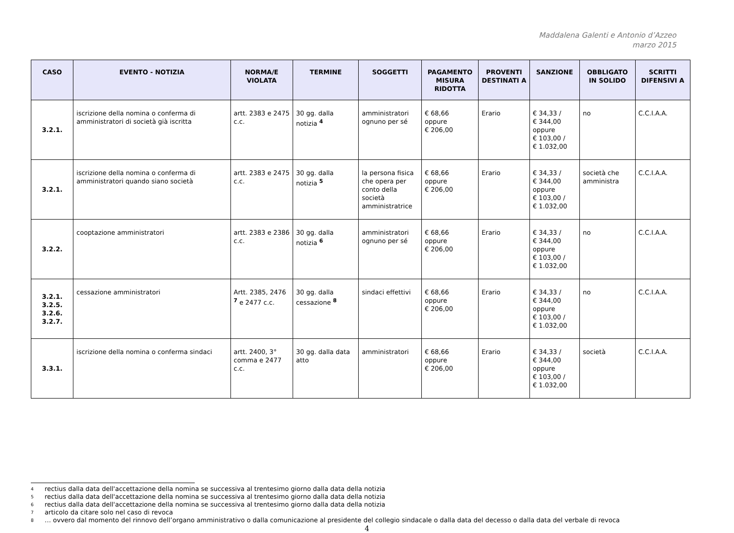Maddalena Galenti e Antonio d’Azzeo
marzo 2015
| CASO | EVENTO - NOTIZIA | NORMA/E VIOLATA | TERMINE | SOGGETTI | PAGAMENTO MISURA RIDOTTA | PROVENTI DESTINATI A | SANZIONE | OBBLIGATO IN SOLIDO | SCRITTI DIFENSIVI A |
| --- | --- | --- | --- | --- | --- | --- | --- | --- | --- |
| 3.2.1. | iscrizione della nomina o conferma di amministratori di società già iscritta | artt. 2383 e 2475 c.c. | 30 gg. dalla notizia <sup>4</sup> | amministratori ognuno per sé | € 68,66 oppure € 206,00 | Erario | € 34,33 / € 344,00 oppure € 103,00 / € 1.032,00 | no | C.C.I.A.A. |
| 3.2.1. | iscrizione della nomina o conferma di amministratori quando siano società | artt. 2383 e 2475 c.c. | 30 gg. dalla notizia <sup>5</sup> | la persona fisica che opera per conto della società amministratrice | € 68,66 oppure € 206,00 | Erario | € 34,33 / € 344,00 oppure € 103,00 / € 1.032,00 | società che amministra | C.C.I.A.A. |
| 3.2.2. | cooptazione amministratori | artt. 2383 e 2386 c.c. | 30 gg. dalla notizia <sup>6</sup> | amministratori ognuno per sé | € 68,66 oppure € 206,00 | Erario | € 34,33 / € 344,00 oppure € 103,00 / € 1.032,00 | no | C.C.I.A.A. |
| 3.2.1. 3.2.5. 3.2.6. 3.2.7. | cessazione amministratori | Artt. 2385, 2476 <sup>7</sup> e 2477 c.c. | 30 gg. dalla cessazione <sup>8</sup> | sindaci effettivi | € 68,66 oppure € 206,00 | Erario | € 34,33 / € 344,00 oppure € 103,00 / € 1.032,00 | no | C.C.I.A.A. |
| 3.3.1. | iscrizione della nomina o conferma sindaci | artt. 2400, 3° comma e 2477 c.c. | 30 gg. dalla data atto | amministratori | € 68,66 oppure € 206,00 | Erario | € 34,33 / € 344,00 oppure € 103,00 / € 1.032,00 | società | C.C.I.A.A. |
4 rectius dalla data dell'accettazione della nomina se successiva al trentesimo giorno dalla data della notizia
5 rectius dalla data dell'accettazione della nomina se successiva al trentesimo giorno dalla data della notizia
6 rectius dalla data dell'accettazione della nomina se successiva al trentesimo giorno dalla data della notizia
7 articolo da citare solo nel caso di revoca
8 … ovvero dal momento del rinnovo dell’organo amministrativo o dalla comunicazione al presidente del collegio sindacale o dalla data del decesso o dalla data del verbale di revoca
4